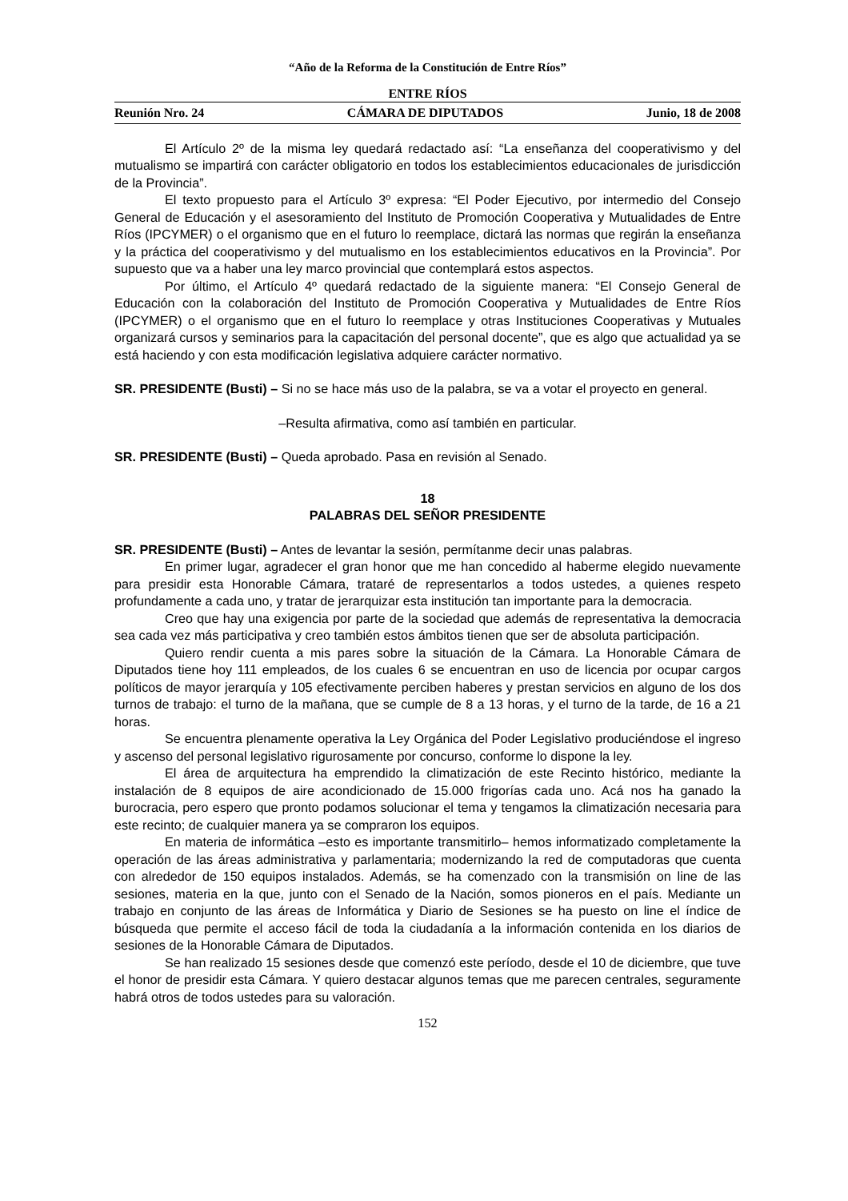“Año de la Reforma de la Constitución de Entre Ríos”
ENTRE RÍOS
Reunión Nro. 24 CÁMARA DE DIPUTADOS Junio, 18 de 2008
El Artículo 2º de la misma ley quedará redactado así: “La enseñanza del cooperativismo y del mutualismo se impartirá con carácter obligatorio en todos los establecimientos educacionales de jurisdicción de la Provincia”.
El texto propuesto para el Artículo 3º expresa: “El Poder Ejecutivo, por intermedio del Consejo General de Educación y el asesoramiento del Instituto de Promoción Cooperativa y Mutualidades de Entre Ríos (IPCYMER) o el organismo que en el futuro lo reemplace, dictará las normas que regirán la enseñanza y la práctica del cooperativismo y del mutualismo en los establecimientos educativos en la Provincia”. Por supuesto que va a haber una ley marco provincial que contemplará estos aspectos.
Por último, el Artículo 4º quedará redactado de la siguiente manera: “El Consejo General de Educación con la colaboración del Instituto de Promoción Cooperativa y Mutualidades de Entre Ríos (IPCYMER) o el organismo que en el futuro lo reemplace y otras Instituciones Cooperativas y Mutuales organizará cursos y seminarios para la capacitación del personal docente”, que es algo que actualidad ya se está haciendo y con esta modificación legislativa adquiere carácter normativo.
SR. PRESIDENTE (Busti) – Si no se hace más uso de la palabra, se va a votar el proyecto en general.
–Resulta afirmativa, como así también en particular.
SR. PRESIDENTE (Busti) – Queda aprobado. Pasa en revisión al Senado.
18
PALABRAS DEL SEÑOR PRESIDENTE
SR. PRESIDENTE (Busti) – Antes de levantar la sesión, permítanme decir unas palabras.
En primer lugar, agradecer el gran honor que me han concedido al haberme elegido nuevamente para presidir esta Honorable Cámara, trataré de representarlos a todos ustedes, a quienes respeto profundamente a cada uno, y tratar de jerarquizar esta institución tan importante para la democracia.
Creo que hay una exigencia por parte de la sociedad que además de representativa la democracia sea cada vez más participativa y creo también estos ámbitos tienen que ser de absoluta participación.
Quiero rendir cuenta a mis pares sobre la situación de la Cámara. La Honorable Cámara de Diputados tiene hoy 111 empleados, de los cuales 6 se encuentran en uso de licencia por ocupar cargos políticos de mayor jerarquía y 105 efectivamente perciben haberes y prestan servicios en alguno de los dos turnos de trabajo: el turno de la mañana, que se cumple de 8 a 13 horas, y el turno de la tarde, de 16 a 21 horas.
Se encuentra plenamente operativa la Ley Orgánica del Poder Legislativo produciéndose el ingreso y ascenso del personal legislativo rigurosamente por concurso, conforme lo dispone la ley.
El área de arquitectura ha emprendido la climatización de este Recinto histórico, mediante la instalación de 8 equipos de aire acondicionado de 15.000 frigorías cada uno. Acá nos ha ganado la burocracia, pero espero que pronto podamos solucionar el tema y tengamos la climatización necesaria para este recinto; de cualquier manera ya se compraron los equipos.
En materia de informática –esto es importante transmitirlo– hemos informatizado completamente la operación de las áreas administrativa y parlamentaria; modernizando la red de computadoras que cuenta con alrededor de 150 equipos instalados. Además, se ha comenzado con la transmisión on line de las sesiones, materia en la que, junto con el Senado de la Nación, somos pioneros en el país. Mediante un trabajo en conjunto de las áreas de Informática y Diario de Sesiones se ha puesto on line el índice de búsqueda que permite el acceso fácil de toda la ciudadanía a la información contenida en los diarios de sesiones de la Honorable Cámara de Diputados.
Se han realizado 15 sesiones desde que comenzó este período, desde el 10 de diciembre, que tuve el honor de presidir esta Cámara. Y quiero destacar algunos temas que me parecen centrales, seguramente habrá otros de todos ustedes para su valoración.
152